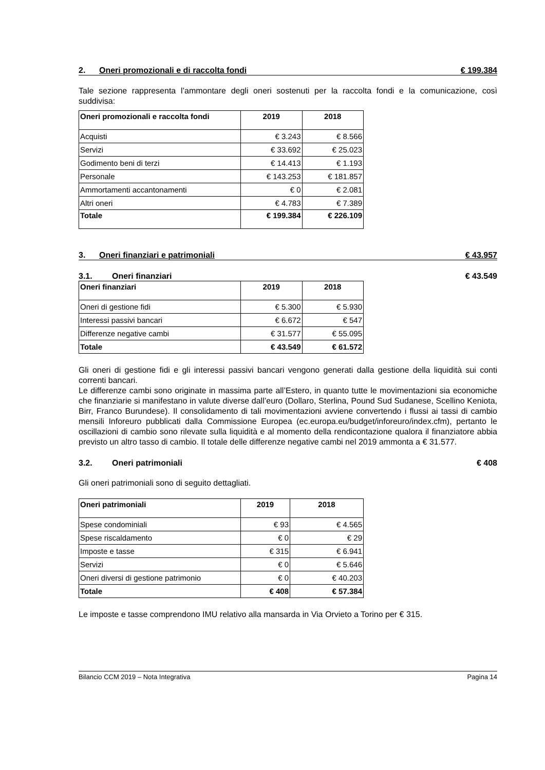2. Oneri promozionali e di raccolta fondi € 199.384
Tale sezione rappresenta l’ammontare degli oneri sostenuti per la raccolta fondi e la comunicazione, così suddivisa:
| Oneri promozionali e raccolta fondi | 2019 | 2018 |
| --- | --- | --- |
| Acquisti | € 3.243 | € 8.566 |
| Servizi | € 33.692 | € 25.023 |
| Godimento beni di terzi | € 14.413 | € 1.193 |
| Personale | € 143.253 | € 181.857 |
| Ammortamenti accantonamenti | € 0 | € 2.081 |
| Altri oneri | € 4.783 | € 7.389 |
| Totale | € 199.384 | € 226.109 |
3. Oneri finanziari e patrimoniali € 43.957
3.1. Oneri finanziari € 43.549
| Oneri finanziari | 2019 | 2018 |
| --- | --- | --- |
| Oneri di gestione fidi | € 5.300 | € 5.930 |
| Interessi passivi bancari | € 6.672 | € 547 |
| Differenze negative cambi | € 31.577 | € 55.095 |
| Totale | € 43.549 | € 61.572 |
Gli oneri di gestione fidi e gli interessi passivi bancari vengono generati dalla gestione della liquidità sui conti correnti bancari.
Le differenze cambi sono originate in massima parte all’Estero, in quanto tutte le movimentazioni sia economiche che finanziarie si manifestano in valute diverse dall’euro (Dollaro, Sterlina, Pound Sud Sudanese, Scellino Keniota, Birr, Franco Burundese). Il consolidamento di tali movimentazioni avviene convertendo i flussi ai tassi di cambio mensili Inforeuro pubblicati dalla Commissione Europea (ec.europa.eu/budget/inforeuro/index.cfm), pertanto le oscillazioni di cambio sono rilevate sulla liquidità e al momento della rendicontazione qualora il finanziatore abbia previsto un altro tasso di cambio. Il totale delle differenze negative cambi nel 2019 ammonta a € 31.577.
3.2. Oneri patrimoniali € 408
Gli oneri patrimoniali sono di seguito dettagliati.
| Oneri patrimoniali | 2019 | 2018 |
| --- | --- | --- |
| Spese condominiali | € 93 | € 4.565 |
| Spese riscaldamento | € 0 | € 29 |
| Imposte e tasse | € 315 | € 6.941 |
| Servizi | € 0 | € 5.646 |
| Oneri diversi di gestione patrimonio | € 0 | € 40.203 |
| Totale | € 408 | € 57.384 |
Le imposte e tasse comprendono IMU relativo alla mansarda in Via Orvieto a Torino per € 315.
Bilancio CCM 2019 – Nota Integrativa Pagina 14